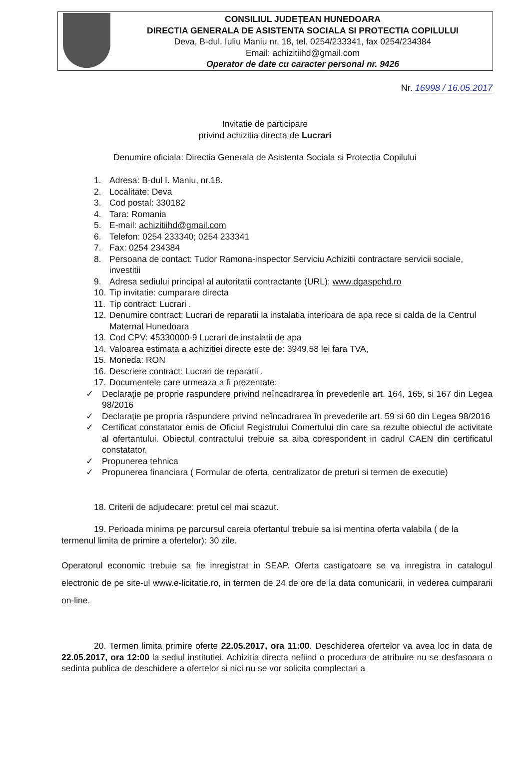CONSILIUL JUDEŢEAN HUNEDOARA
DIRECTIA GENERALA DE ASISTENTA SOCIALA SI PROTECTIA COPILULUI
Deva, B-dul. Iuliu Maniu nr. 18, tel. 0254/233341, fax 0254/234384
Email: achizitiihd@gmail.com
Operator de date cu caracter personal nr. 9426
Nr. 16998 / 16.05.2017
Invitatie de participare
privind achizitia directa de Lucrari
Denumire oficiala: Directia Generala de Asistenta Sociala si Protectia Copilului
1. Adresa: B-dul I. Maniu, nr.18.
2. Localitate: Deva
3. Cod postal: 330182
4. Tara: Romania
5. E-mail: achizitiihd@gmail.com
6. Telefon: 0254 233340; 0254 233341
7. Fax: 0254 234384
8. Persoana de contact: Tudor Ramona-inspector Serviciu Achizitii contractare servicii sociale, investitii
9. Adresa sediului principal al autoritatii contractante (URL): www.dgaspchd.ro
10. Tip invitatie: cumparare directa
11. Tip contract: Lucrari .
12. Denumire contract: Lucrari de reparatii la instalatia interioara de apa rece si calda de la Centrul Maternal Hunedoara
13. Cod CPV: 45330000-9 Lucrari de instalatii de apa
14. Valoarea estimata a achizitiei directe este de: 3949,58 lei fara TVA,
15. Moneda: RON
16. Descriere contract: Lucrari de reparatii .
17. Documentele care urmeaza a fi prezentate:
✓ Declaraţie pe proprie raspundere privind neîncadrarea în prevederile art. 164, 165, si 167 din Legea 98/2016
✓ Declaraţie pe propria răspundere privind neîncadrarea în prevederile art. 59 si 60 din Legea 98/2016
✓ Certificat constatator emis de Oficiul Registrului Comertului din care sa rezulte obiectul de activitate al ofertantului. Obiectul contractului trebuie sa aiba corespondent in cadrul CAEN din certificatul constatator.
✓ Propunerea tehnica
✓ Propunerea financiara ( Formular de oferta, centralizator de preturi si termen de executie)
18. Criterii de adjudecare: pretul cel mai scazut.
19. Perioada minima pe parcursul careia ofertantul trebuie sa isi mentina oferta valabila ( de la termenul limita de primire a ofertelor): 30 zile.
Operatorul economic trebuie sa fie inregistrat in SEAP. Oferta castigatoare se va inregistra in catalogul electronic de pe site-ul www.e-licitatie.ro, in termen de 24 de ore de la data comunicarii, in vederea cumpararii on-line.
20. Termen limita primire oferte 22.05.2017, ora 11:00. Deschiderea ofertelor va avea loc in data de 22.05.2017, ora 12:00 la sediul institutiei. Achizitia directa nefiind o procedura de atribuire nu se desfasoara o sedinta publica de deschidere a ofertelor si nici nu se vor solicita complectari a